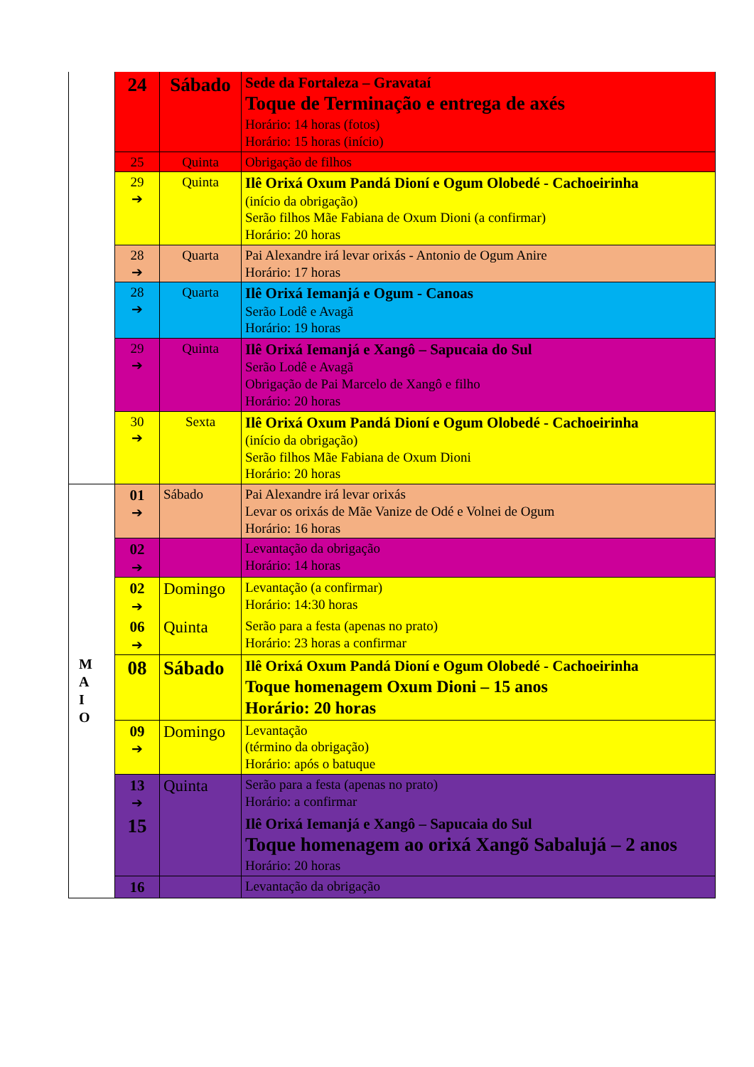| | 24 | Sábado | Sede da Fortaleza – Gravataí Toque de Terminação e entrega de axés Horário: 14 horas (fotos) Horário: 15 horas (início) |
| | 25 | Quinta | Obrigação de filhos |
| | 29 ➔ | Quinta | Ilê Orixá Oxum Pandá Dioní e Ogum Olobedé - Cachoeirinha (início da obrigação) Serão filhos Mãe Fabiana de Oxum Dioni (a confirmar) Horário: 20 horas |
| | 28 ➔ | Quarta | Pai Alexandre irá levar orixás - Antonio de Ogum Anire Horário: 17 horas |
| | 28 ➔ | Quarta | Ilê Orixá Iemanjá e Ogum - Canoas Serão Lodê e Avagã Horário: 19 horas |
| | 29 ➔ | Quinta | Ilê Orixá Iemanjá e Xangô – Sapucaia do Sul Serão Lodê e Avagã Obrigação de Pai Marcelo de Xangô e filho Horário: 20 horas |
| | 30 ➔ | Sexta | Ilê Orixá Oxum Pandá Dioní e Ogum Olobedé - Cachoeirinha (início da obrigação) Serão filhos Mãe Fabiana de Oxum Dioni Horário: 20 horas |
| M A I O | 01 ➔ | Sábado | Pai Alexandre irá levar orixás Levar os orixás de Mãe Vanize de Odé e Volnei de Ogum Horário: 16 horas |
| | 02 ➔ | | Levantação da obrigação Horário: 14 horas |
| | 02 ➔ | Domingo | Levantação (a confirmar) Horário: 14:30 horas |
| | 06 ➔ | Quinta | Serão para a festa (apenas no prato) Horário: 23 horas a confirmar |
| | 08 | Sábado | Ilê Orixá Oxum Pandá Dioní e Ogum Olobedé - Cachoeirinha Toque homenagem Oxum Dioni – 15 anos Horário: 20 horas |
| | 09 ➔ | Domingo | Levantação (término da obrigação) Horário: após o batuque |
| | 13 ➔ | Quinta | Serão para a festa (apenas no prato) Horário: a confirmar |
| | 15 | | Ilê Orixá Iemanjá e Xangô – Sapucaia do Sul Toque homenagem ao orixá Xangõ Sabalujá – 2 anos Horário: 20 horas |
| | 16 | | Levantação da obrigação |